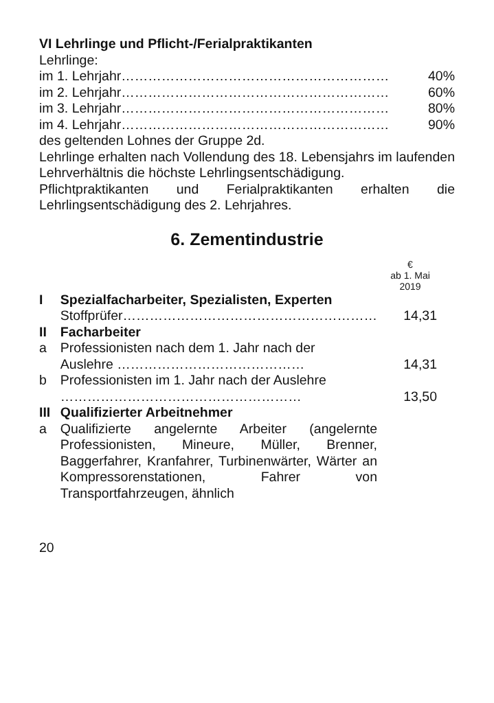VI Lehrlinge und Pflicht-/Ferialpraktikanten
Lehrlinge:
im 1. Lehrjahr…………………………………………………… 40%
im 2. Lehrjahr…………………………………………………… 60%
im 3. Lehrjahr…………………………………………………… 80%
im 4. Lehrjahr…………………………………………………… 90%
des geltenden Lohnes der Gruppe 2d.
Lehrlinge erhalten nach Vollendung des 18. Lebensjahrs im laufenden Lehrverhältnis die höchste Lehrlingsentschädigung.
Pflichtpraktikanten und Ferialpraktikanten erhalten die Lehrlingsentschädigung des 2. Lehrjahres.
6. Zementindustrie
€
ab 1. Mai
2019
| I | Spezialfacharbeiter, Spezialisten, Experten | |
| | Stoffprüfer………………………………………………… | 14,31 |
| II | Facharbeiter | |
| a | Professionisten nach dem 1. Jahr nach der Auslehre …………………………………… | 14,31 |
| b | Professionisten im 1. Jahr nach der Auslehre ……………………………………………… | 13,50 |
| III | Qualifizierter Arbeitnehmer | |
| a | Qualifizierte angelernte Arbeiter (angelernte Professionisten, Mineure, Müller, Brenner, Baggerfahrer, Kranfahrer, Turbinenwärter, Wärter an Kompressorenstationen, Fahrer von Transportfahrzeugen, ähnlich | |
20